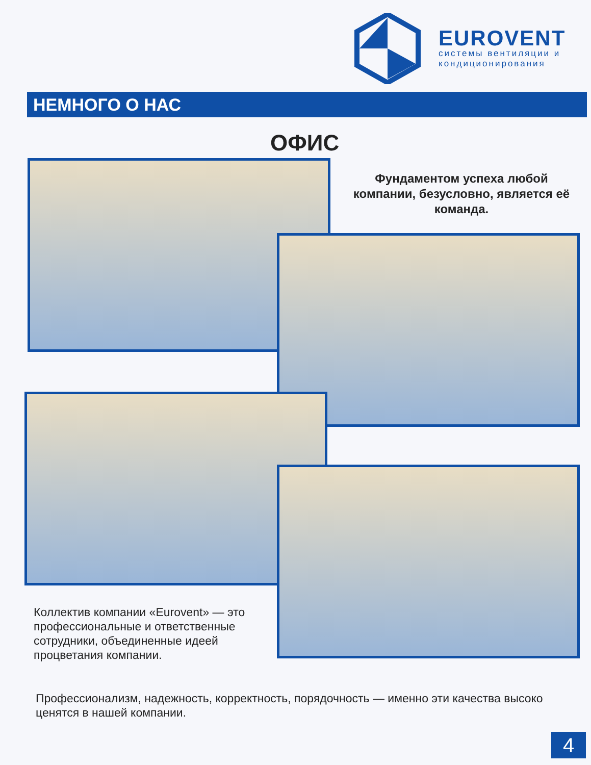EUROVENT
системы вентиляции и
кондиционирования
НЕМНОГО О НАС
ОФИС
Фундаментом успеха любой компании, безусловно, является её команда.
Коллектив компании «Eurovent» — это профессиональные и ответственные сотрудники, объединенные идеей процветания компании.
Профессионализм, надежность, корректность, порядочность — именно эти качества высоко ценятся в нашей компании.
4